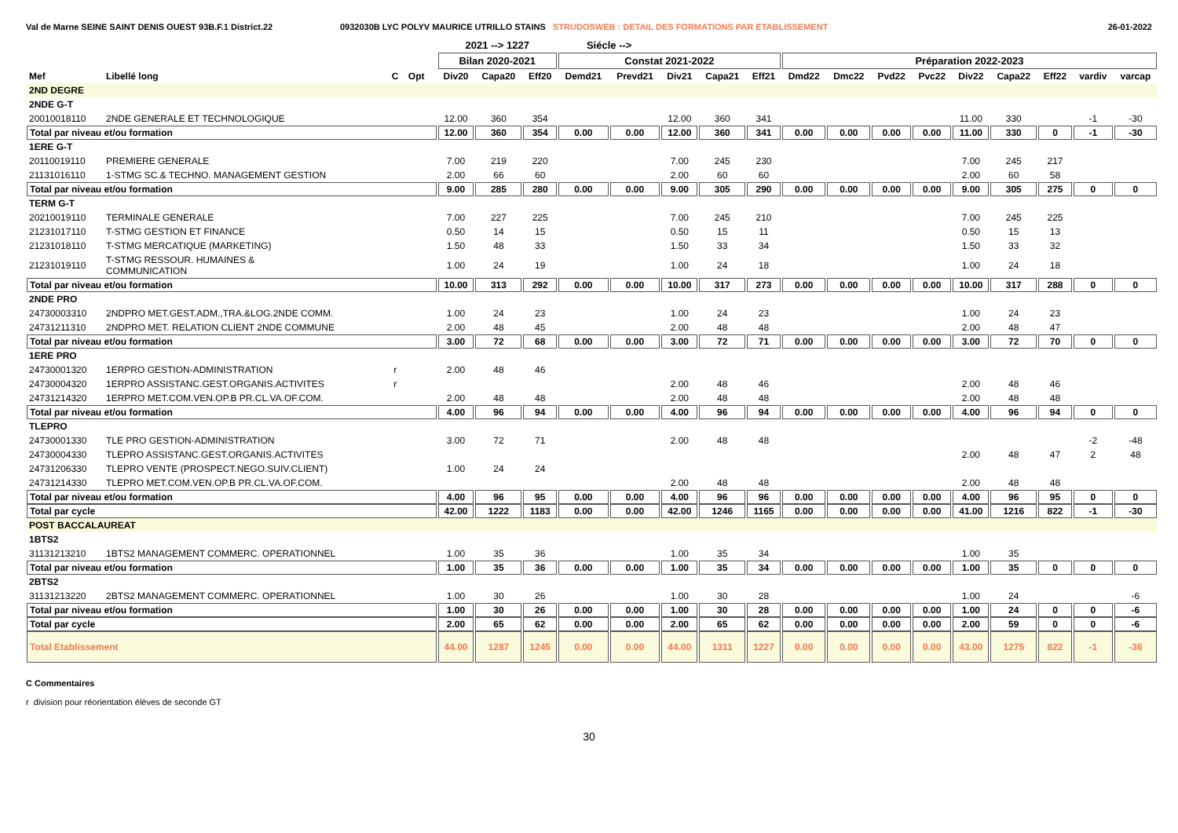Val de Marne SEINE SAINT DENIS OUEST 93B.F.1 District.22 0932030B LYC POLYV MAURICE UTRILLO STAINS STRUDOSWEB : DETAIL DES FORMATIONS PAR ETABLISSEMENT
26-01-2022
| | | | | | 2021 --> 1227 | | | Siécle --> | | | | | | | | | | | | | |
| --- | --- | --- | --- | --- | --- | --- | --- | --- | --- | --- | --- | --- | --- | --- | --- | --- | --- | --- | --- | --- | --- |
| | | | | | Bilan 2020-2021 | | | Constat 2021-2022 | | | | | Préparation 2022-2023 | | | | | | | | |
| Mef | Libellé long | C | Opt | | Div20 | Capa20 | Eff20 | Demd21 | Prevd21 | Div21 | Capa21 | Eff21 | Dmd22 | Dmc22 | Pvd22 | Pvc22 | Div22 | Capa22 | Eff22 | vardiv | varcap |
| 2ND DEGRE | | | | | | | | | | | | | | | | | | | | | |
| 2NDE G-T | | | | | | | | | | | | | | | | | | | | | |
| 20010018110 | 2NDE GENERALE ET TECHNOLOGIQUE | | | | 12.00 | 360 | 354 | | | 12.00 | 360 | 341 | | | | | 11.00 | 330 | | -1 | -30 |
| Total par niveau et/ou formation | | | | | 12.00 | 360 | 354 | 0.00 | 0.00 | 12.00 | 360 | 341 | 0.00 | 0.00 | 0.00 | 0.00 | 11.00 | 330 | 0 | -1 | -30 |
| 1ERE G-T | | | | | | | | | | | | | | | | | | | | | |
| 20110019110 | PREMIERE GENERALE | | | | 7.00 | 219 | 220 | | | 7.00 | 245 | 230 | | | | | 7.00 | 245 | 217 | | |
| 21131016110 | 1-STMG SC.& TECHNO. MANAGEMENT GESTION | | | | 2.00 | 66 | 60 | | | 2.00 | 60 | 60 | | | | | 2.00 | 60 | 58 | | |
| Total par niveau et/ou formation | | | | | 9.00 | 285 | 280 | 0.00 | 0.00 | 9.00 | 305 | 290 | 0.00 | 0.00 | 0.00 | 0.00 | 9.00 | 305 | 275 | 0 | 0 |
| TERM G-T | | | | | | | | | | | | | | | | | | | | | |
| 20210019110 | TERMINALE GENERALE | | | | 7.00 | 227 | 225 | | | 7.00 | 245 | 210 | | | | | 7.00 | 245 | 225 | | |
| 21231017110 | T-STMG GESTION ET FINANCE | | | | 0.50 | 14 | 15 | | | 0.50 | 15 | 11 | | | | | 0.50 | 15 | 13 | | |
| 21231018110 | T-STMG MERCATIQUE (MARKETING) | | | | 1.50 | 48 | 33 | | | 1.50 | 33 | 34 | | | | | 1.50 | 33 | 32 | | |
| 21231019110 | T-STMG RESSOUR. HUMAINES & COMMUNICATION | | | | 1.00 | 24 | 19 | | | 1.00 | 24 | 18 | | | | | 1.00 | 24 | 18 | | |
| Total par niveau et/ou formation | | | | | 10.00 | 313 | 292 | 0.00 | 0.00 | 10.00 | 317 | 273 | 0.00 | 0.00 | 0.00 | 0.00 | 10.00 | 317 | 288 | 0 | 0 |
| 2NDE PRO | | | | | | | | | | | | | | | | | | | | | |
| 24730003310 | 2NDPRO MET.GEST.ADM.,TRA.&LOG.2NDE COMM. | | | | 1.00 | 24 | 23 | | | 1.00 | 24 | 23 | | | | | 1.00 | 24 | 23 | | |
| 24731211310 | 2NDPRO MET. RELATION CLIENT 2NDE COMMUNE | | | | 2.00 | 48 | 45 | | | 2.00 | 48 | 48 | | | | | 2.00 | 48 | 47 | | |
| Total par niveau et/ou formation | | | | | 3.00 | 72 | 68 | 0.00 | 0.00 | 3.00 | 72 | 71 | 0.00 | 0.00 | 0.00 | 0.00 | 3.00 | 72 | 70 | 0 | 0 |
| 1ERE PRO | | | | | | | | | | | | | | | | | | | | | |
| 24730001320 | 1ERPRO GESTION-ADMINISTRATION | r | | | 2.00 | 48 | 46 | | | | | | | | | | | | | | |
| 24730004320 | 1ERPRO ASSISTANC.GEST.ORGANIS.ACTIVITES | r | | | | | | | | 2.00 | 48 | 46 | | | | | 2.00 | 48 | 46 | | |
| 24731214320 | 1ERPRO MET.COM.VEN.OP.B PR.CL.VA.OF.COM. | | | | 2.00 | 48 | 48 | | | 2.00 | 48 | 48 | | | | | 2.00 | 48 | 48 | | |
| Total par niveau et/ou formation | | | | | 4.00 | 96 | 94 | 0.00 | 0.00 | 4.00 | 96 | 94 | 0.00 | 0.00 | 0.00 | 0.00 | 4.00 | 96 | 94 | 0 | 0 |
| TLEPRO | | | | | | | | | | | | | | | | | | | | | |
| 24730001330 | TLE PRO GESTION-ADMINISTRATION | | | | 3.00 | 72 | 71 | | | 2.00 | 48 | 48 | | | | | | | | -2 | -48 |
| 24730004330 | TLEPRO ASSISTANC.GEST.ORGANIS.ACTIVITES | | | | | | | | | | | | | | | | 2.00 | 48 | 47 | 2 | 48 |
| 24731206330 | TLEPRO VENTE (PROSPECT.NEGO.SUIV.CLIENT) | | | | 1.00 | 24 | 24 | | | | | | | | | | | | | | |
| 24731214330 | TLEPRO MET.COM.VEN.OP.B PR.CL.VA.OF.COM. | | | | | | | | | 2.00 | 48 | 48 | | | | | 2.00 | 48 | 48 | | |
| Total par niveau et/ou formation | | | | | 4.00 | 96 | 95 | 0.00 | 0.00 | 4.00 | 96 | 96 | 0.00 | 0.00 | 0.00 | 0.00 | 4.00 | 96 | 95 | 0 | 0 |
| Total par cycle | | | | | 42.00 | 1222 | 1183 | 0.00 | 0.00 | 42.00 | 1246 | 1165 | 0.00 | 0.00 | 0.00 | 0.00 | 41.00 | 1216 | 822 | -1 | -30 |
| POST BACCALAUREAT | | | | | | | | | | | | | | | | | | | | | |
| 1BTS2 | | | | | | | | | | | | | | | | | | | | | |
| 31131213210 | 1BTS2 MANAGEMENT COMMERC. OPERATIONNEL | | | | 1.00 | 35 | 36 | | | 1.00 | 35 | 34 | | | | | 1.00 | 35 | | | |
| Total par niveau et/ou formation | | | | | 1.00 | 35 | 36 | 0.00 | 0.00 | 1.00 | 35 | 34 | 0.00 | 0.00 | 0.00 | 0.00 | 1.00 | 35 | 0 | 0 | 0 |
| 2BTS2 | | | | | | | | | | | | | | | | | | | | | |
| 31131213220 | 2BTS2 MANAGEMENT COMMERC. OPERATIONNEL | | | | 1.00 | 30 | 26 | | | 1.00 | 30 | 28 | | | | | 1.00 | 24 | | | -6 |
| Total par niveau et/ou formation | | | | | 1.00 | 30 | 26 | 0.00 | 0.00 | 1.00 | 30 | 28 | 0.00 | 0.00 | 0.00 | 0.00 | 1.00 | 24 | 0 | 0 | -6 |
| Total par cycle | | | | | 2.00 | 65 | 62 | 0.00 | 0.00 | 2.00 | 65 | 62 | 0.00 | 0.00 | 0.00 | 0.00 | 2.00 | 59 | 0 | 0 | -6 |
| Total Etablissement | | | | | 44.00 | 1287 | 1245 | 0.00 | 0.00 | 44.00 | 1311 | 1227 | 0.00 | 0.00 | 0.00 | 0.00 | 43.00 | 1275 | 822 | -1 | -36 |
C Commentaires
r division pour réorientation élèves de seconde GT
30